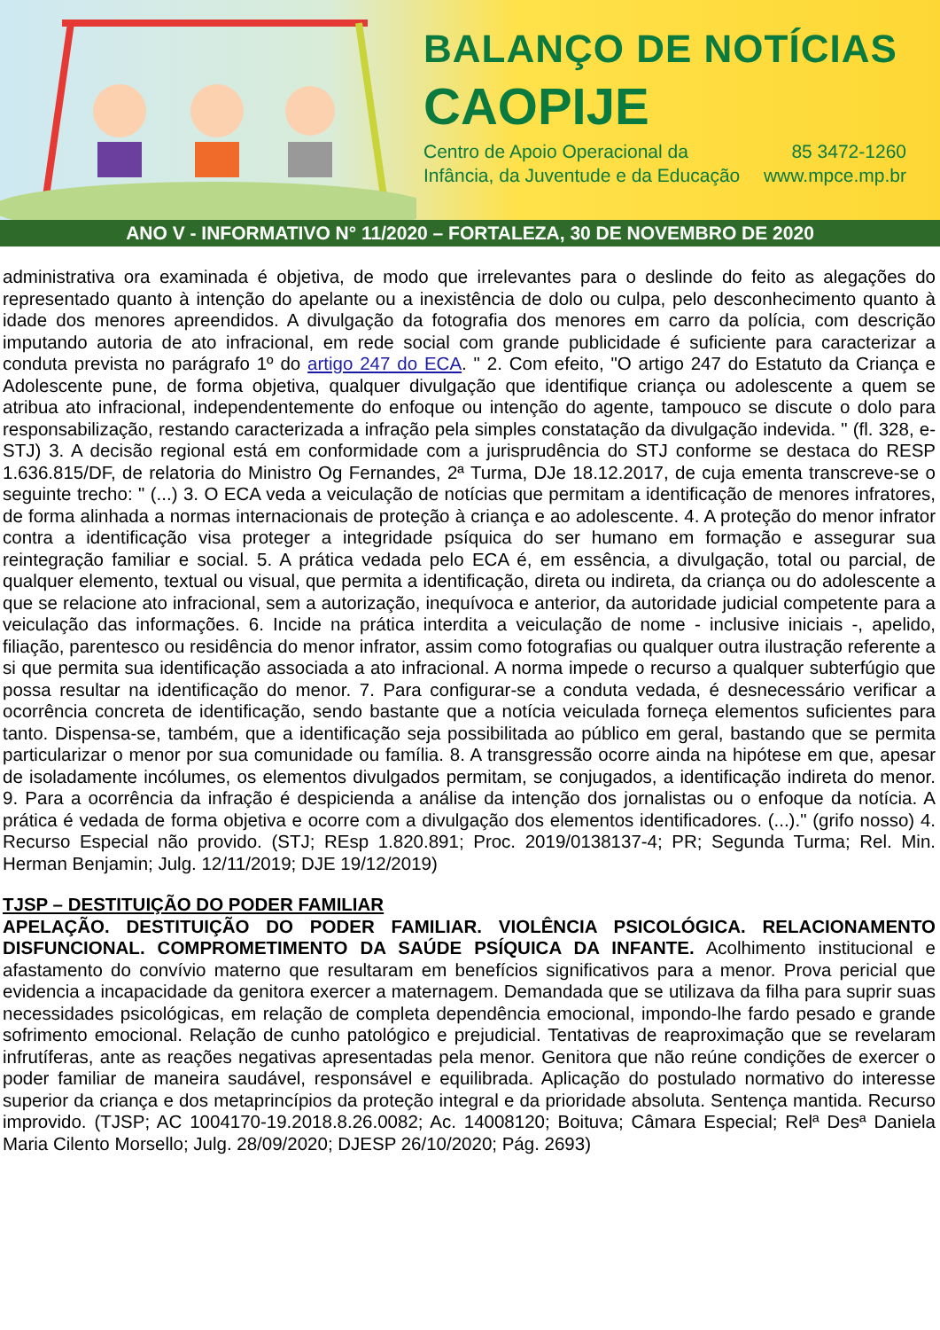BALANÇO DE NOTÍCIAS
CAOPIJE
Centro de Apoio Operacional da
Infância, da Juventude e da Educação
85 3472-1260
www.mpce.mp.br
ANO V - INFORMATIVO N° 11/2020 – FORTALEZA, 30 DE NOVEMBRO DE 2020
administrativa ora examinada é objetiva, de modo que irrelevantes para o deslinde do feito as alegações do representado quanto à intenção do apelante ou a inexistência de dolo ou culpa, pelo desconhecimento quanto à idade dos menores apreendidos. A divulgação da fotografia dos menores em carro da polícia, com descrição imputando autoria de ato infracional, em rede social com grande publicidade é suficiente para caracterizar a conduta prevista no parágrafo 1º do artigo 247 do ECA. " 2. Com efeito, "O artigo 247 do Estatuto da Criança e Adolescente pune, de forma objetiva, qualquer divulgação que identifique criança ou adolescente a quem se atribua ato infracional, independentemente do enfoque ou intenção do agente, tampouco se discute o dolo para responsabilização, restando caracterizada a infração pela simples constatação da divulgação indevida. " (fl. 328, e-STJ) 3. A decisão regional está em conformidade com a jurisprudência do STJ conforme se destaca do RESP 1.636.815/DF, de relatoria do Ministro Og Fernandes, 2ª Turma, DJe 18.12.2017, de cuja ementa transcreve-se o seguinte trecho: " (...) 3. O ECA veda a veiculação de notícias que permitam a identificação de menores infratores, de forma alinhada a normas internacionais de proteção à criança e ao adolescente. 4. A proteção do menor infrator contra a identificação visa proteger a integridade psíquica do ser humano em formação e assegurar sua reintegração familiar e social. 5. A prática vedada pelo ECA é, em essência, a divulgação, total ou parcial, de qualquer elemento, textual ou visual, que permita a identificação, direta ou indireta, da criança ou do adolescente a que se relacione ato infracional, sem a autorização, inequívoca e anterior, da autoridade judicial competente para a veiculação das informações. 6. Incide na prática interdita a veiculação de nome - inclusive iniciais -, apelido, filiação, parentesco ou residência do menor infrator, assim como fotografias ou qualquer outra ilustração referente a si que permita sua identificação associada a ato infracional. A norma impede o recurso a qualquer subterfúgio que possa resultar na identificação do menor. 7. Para configurar-se a conduta vedada, é desnecessário verificar a ocorrência concreta de identificação, sendo bastante que a notícia veiculada forneça elementos suficientes para tanto. Dispensa-se, também, que a identificação seja possibilitada ao público em geral, bastando que se permita particularizar o menor por sua comunidade ou família. 8. A transgressão ocorre ainda na hipótese em que, apesar de isoladamente incólumes, os elementos divulgados permitam, se conjugados, a identificação indireta do menor. 9. Para a ocorrência da infração é despicienda a análise da intenção dos jornalistas ou o enfoque da notícia. A prática é vedada de forma objetiva e ocorre com a divulgação dos elementos identificadores. (...)." (grifo nosso) 4. Recurso Especial não provido. (STJ; REsp 1.820.891; Proc. 2019/0138137-4; PR; Segunda Turma; Rel. Min. Herman Benjamin; Julg. 12/11/2019; DJE 19/12/2019)
TJSP – DESTITUIÇÃO DO PODER FAMILIAR
APELAÇÃO. DESTITUIÇÃO DO PODER FAMILIAR. VIOLÊNCIA PSICOLÓGICA. RELACIONAMENTO DISFUNCIONAL. COMPROMETIMENTO DA SAÚDE PSÍQUICA DA INFANTE. Acolhimento institucional e afastamento do convívio materno que resultaram em benefícios significativos para a menor. Prova pericial que evidencia a incapacidade da genitora exercer a maternagem. Demandada que se utilizava da filha para suprir suas necessidades psicológicas, em relação de completa dependência emocional, impondo-lhe fardo pesado e grande sofrimento emocional. Relação de cunho patológico e prejudicial. Tentativas de reaproximação que se revelaram infrutíferas, ante as reações negativas apresentadas pela menor. Genitora que não reúne condições de exercer o poder familiar de maneira saudável, responsável e equilibrada. Aplicação do postulado normativo do interesse superior da criança e dos metaprincípios da proteção integral e da prioridade absoluta. Sentença mantida. Recurso improvido. (TJSP; AC 1004170-19.2018.8.26.0082; Ac. 14008120; Boituva; Câmara Especial; Relª Desª Daniela Maria Cilento Morsello; Julg. 28/09/2020; DJESP 26/10/2020; Pág. 2693)